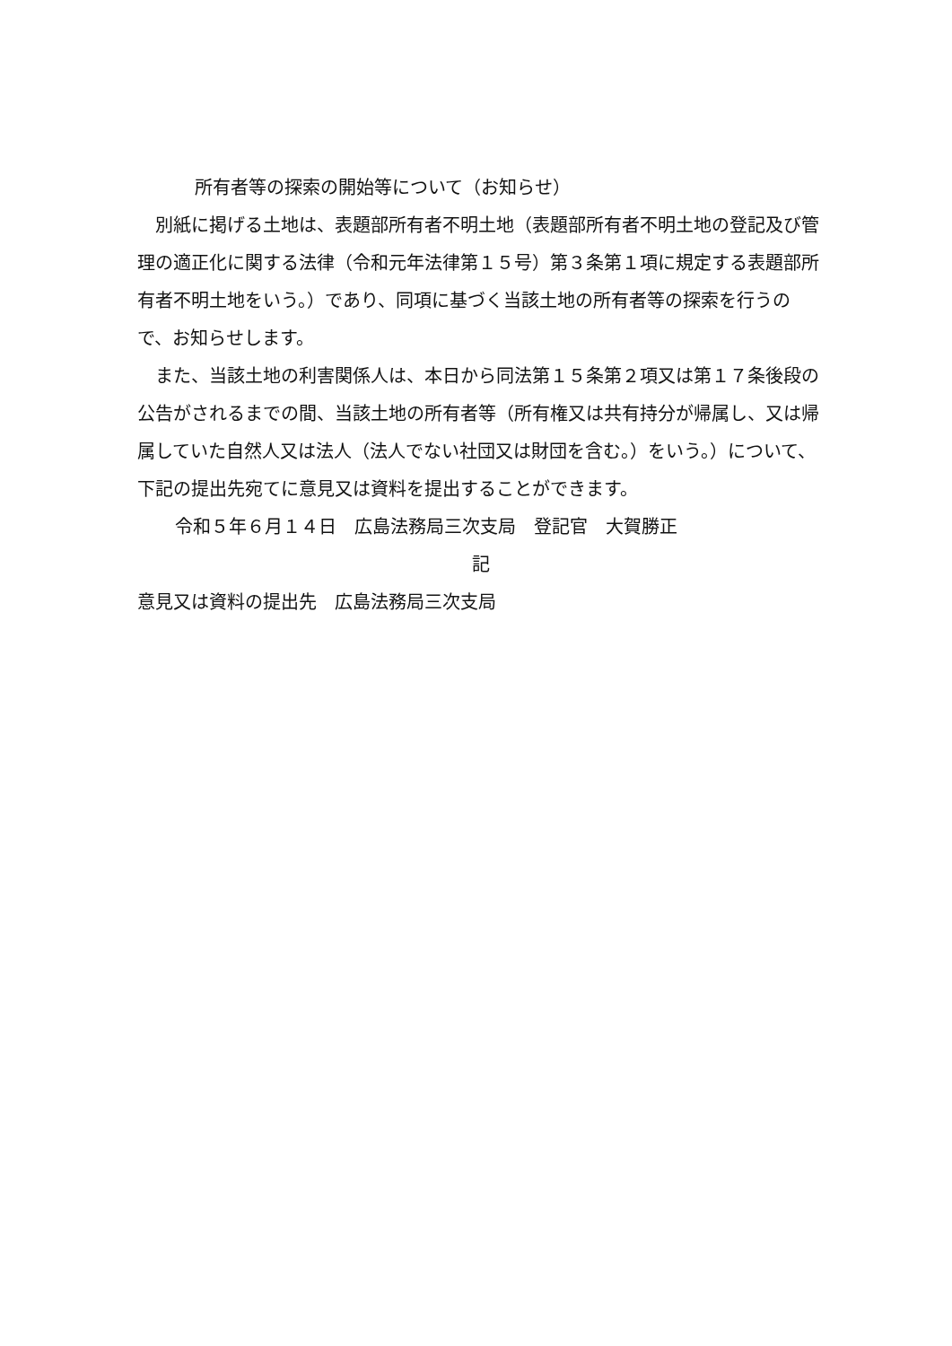所有者等の探索の開始等について（お知らせ）
　別紙に掲げる土地は、表題部所有者不明土地（表題部所有者不明土地の登記及び管理の適正化に関する法律（令和元年法律第１５号）第３条第１項に規定する表題部所有者不明土地をいう。）であり、同項に基づく当該土地の所有者等の探索を行うので、お知らせします。
　また、当該土地の利害関係人は、本日から同法第１５条第２項又は第１７条後段の公告がされるまでの間、当該土地の所有者等（所有権又は共有持分が帰属し、又は帰属していた自然人又は法人（法人でない社団又は財団を含む。）をいう。）について、下記の提出先宛てに意見又は資料を提出することができます。
令和５年６月１４日　広島法務局三次支局　登記官　大賀勝正
記
意見又は資料の提出先　広島法務局三次支局